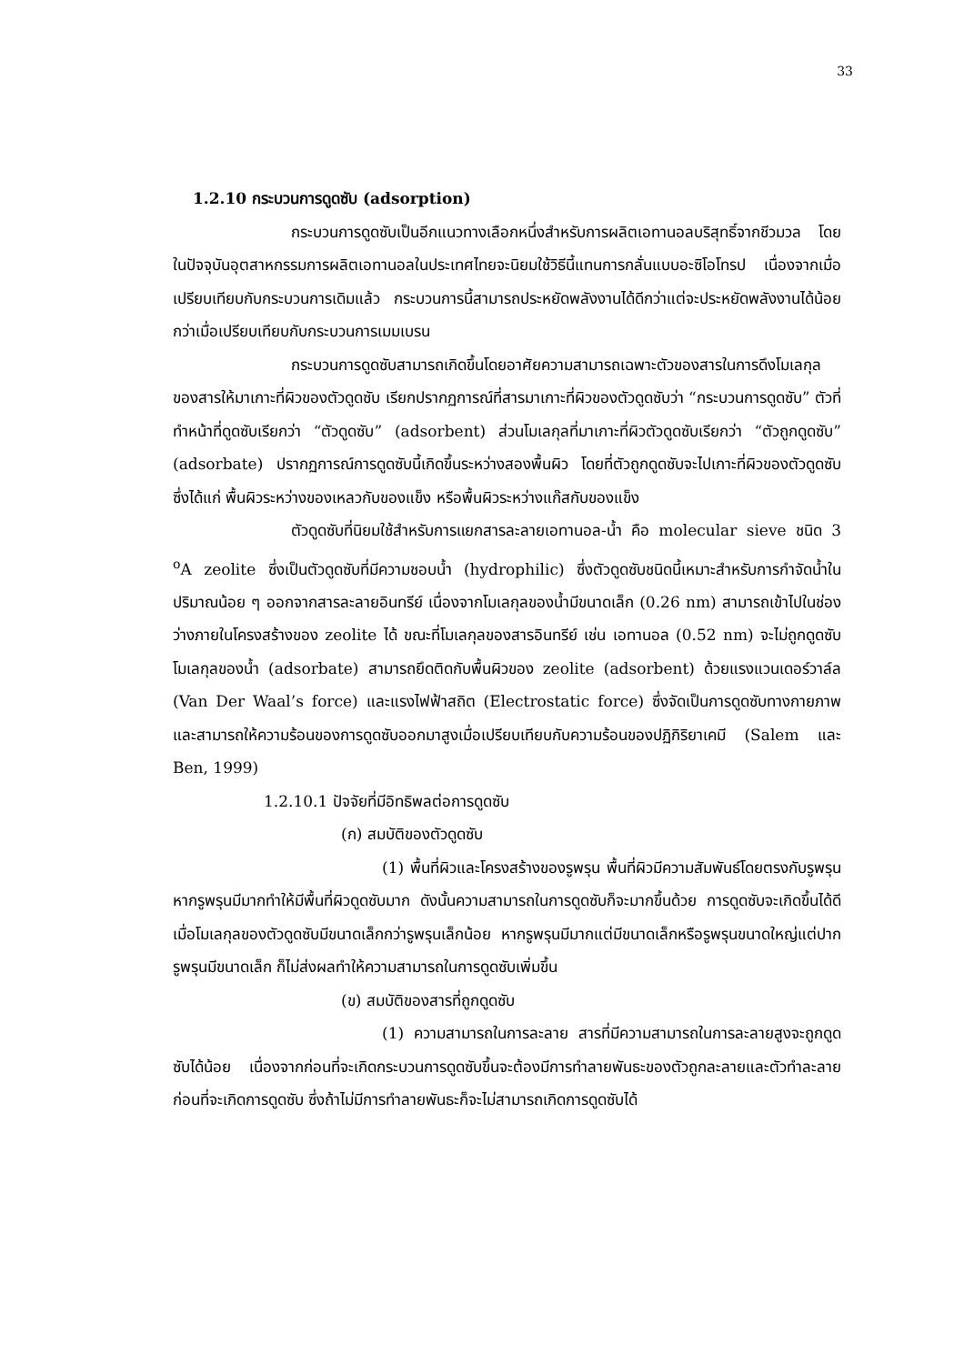33
1.2.10 กระบวนการดูดซับ (adsorption)
กระบวนการดูดซับเป็นอีกแนวทางเลือกหนึ่งสำหรับการผลิตเอทานอลบริสุทธิ์จากชีวมวล โดยในปัจจุบันอุตสาหกรรมการผลิตเอทานอลในประเทศไทยจะนิยมใช้วิธีนี้แทนการกลั่นแบบอะซิโอโทรป เนื่องจากเมื่อเปรียบเทียบกับกระบวนการเดิมแล้ว กระบวนการนี้สามารถประหยัดพลังงานได้ดีกว่าแต่จะประหยัดพลังงานได้น้อยกว่าเมื่อเปรียบเทียบกับกระบวนการเมมเบรน
กระบวนการดูดซับสามารถเกิดขึ้นโดยอาศัยความสามารถเฉพาะตัวของสารในการดึงโมเลกุลของสารให้มาเกาะที่ผิวของตัวดูดซับ เรียกปรากฏการณ์ที่สารมาเกาะที่ผิวของตัวดูดซับว่า “กระบวนการดูดซับ” ตัวที่ทำหน้าที่ดูดซับเรียกว่า “ตัวดูดซับ” (adsorbent) ส่วนโมเลกุลที่มาเกาะที่ผิวตัวดูดซับเรียกว่า “ตัวถูกดูดซับ” (adsorbate) ปรากฏการณ์การดูดซับนี้เกิดขึ้นระหว่างสองพื้นผิว โดยที่ตัวถูกดูดซับจะไปเกาะที่ผิวของตัวดูดซับ ซึ่งได้แก่ พื้นผิวระหว่างของเหลวกับของแข็ง หรือพื้นผิวระหว่างแก๊สกับของแข็ง
ตัวดูดซับที่นิยมใช้สำหรับการแยกสารละลายเอทานอล-น้ำ คือ molecular sieve ชนิด 3 <sup>o</sup>A zeolite ซึ่งเป็นตัวดูดซับที่มีความชอบน้ำ (hydrophilic) ซึ่งตัวดูดซับชนิดนี้เหมาะสำหรับการกำจัดน้ำในปริมาณน้อย ๆ ออกจากสารละลายอินทรีย์ เนื่องจากโมเลกุลของน้ำมีขนาดเล็ก (0.26 nm) สามารถเข้าไปในช่องว่างภายในโครงสร้างของ zeolite ได้ ขณะที่โมเลกุลของสารอินทรีย์ เช่น เอทานอล (0.52 nm) จะไม่ถูกดูดซับ โมเลกุลของน้ำ (adsorbate) สามารถยึดติดกับพื้นผิวของ zeolite (adsorbent) ด้วยแรงแวนเดอร์วาล์ล (Van Der Waal’s force) และแรงไฟฟ้าสถิต (Electrostatic force) ซึ่งจัดเป็นการดูดซับทางกายภาพและสามารถให้ความร้อนของการดูดซับออกมาสูงเมื่อเปรียบเทียบกับความร้อนของปฏิกิริยาเคมี (Salem และ Ben, 1999)
1.2.10.1 ปัจจัยที่มีอิทธิพลต่อการดูดซับ
(ก) สมบัติของตัวดูดซับ
(1) พื้นที่ผิวและโครงสร้างของรูพรุน พื้นที่ผิวมีความสัมพันธ์โดยตรงกับรูพรุน หากรูพรุนมีมากทำให้มีพื้นที่ผิวดูดซับมาก ดังนั้นความสามารถในการดูดซับก็จะมากขึ้นด้วย การดูดซับจะเกิดขึ้นได้ดีเมื่อโมเลกุลของตัวดูดซับมีขนาดเล็กกว่ารูพรุนเล็กน้อย หากรูพรุนมีมากแต่มีขนาดเล็กหรือรูพรุนขนาดใหญ่แต่ปากรูพรุนมีขนาดเล็ก ก็ไม่ส่งผลทำให้ความสามารถในการดูดซับเพิ่มขึ้น
(ข) สมบัติของสารที่ถูกดูดซับ
(1) ความสามารถในการละลาย สารที่มีความสามารถในการละลายสูงจะถูกดูดซับได้น้อย เนื่องจากก่อนที่จะเกิดกระบวนการดูดซับขึ้นจะต้องมีการทำลายพันธะของตัวถูกละลายและตัวทำละลายก่อนที่จะเกิดการดูดซับ ซึ่งถ้าไม่มีการทำลายพันธะก็จะไม่สามารถเกิดการดูดซับได้